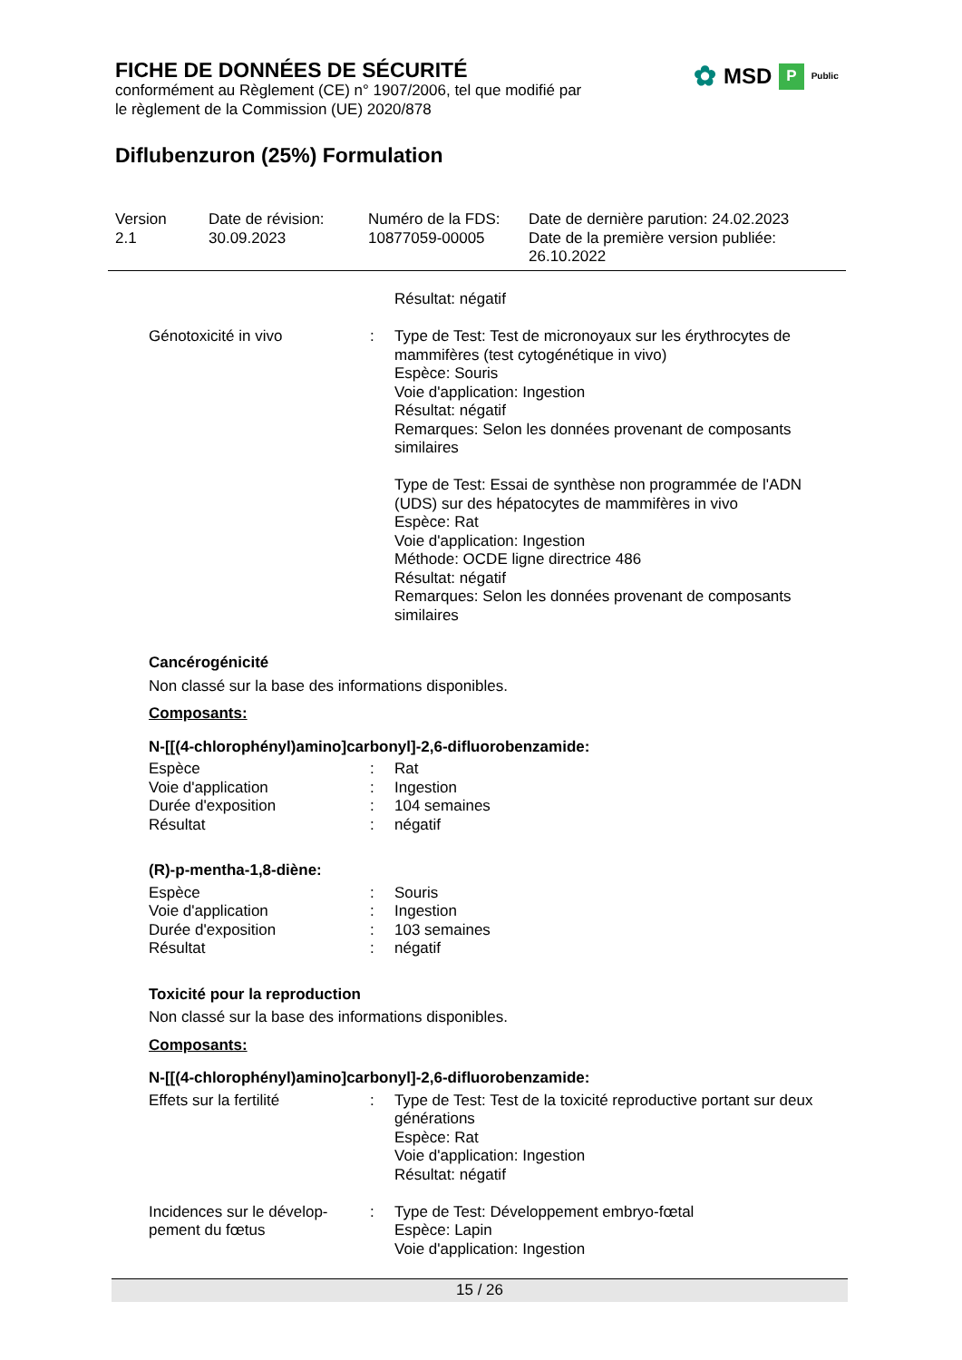FICHE DE DONNÉES DE SÉCURITÉ
conformément au Règlement (CE) n° 1907/2006, tel que modifié par
le règlement de la Commission (UE) 2020/878
Diflubenzuron (25%) Formulation
✿ MSD P Public
| Version 2.1 | Date de révision: 30.09.2023 | Numéro de la FDS: 10877059-00005 | Date de dernière parution: 24.02.2023 Date de la première version publiée: 26.10.2022 |
| | | Résultat: négatif |
| Génotoxicité in vivo | : | Type de Test: Test de micronoyaux sur les érythrocytes de mammifères (test cytogénétique in vivo) Espèce: Souris Voie d'application: Ingestion Résultat: négatif Remarques: Selon les données provenant de composants similaires Type de Test: Essai de synthèse non programmée de l'ADN (UDS) sur des hépatocytes de mammifères in vivo Espèce: Rat Voie d'application: Ingestion Méthode: OCDE ligne directrice 486 Résultat: négatif Remarques: Selon les données provenant de composants similaires |
Cancérogénicité
Non classé sur la base des informations disponibles.
Composants:
N-[[(4-chlorophényl)amino]carbonyl]-2,6-difluorobenzamide:
| Espèce | : | Rat |
| Voie d'application | : | Ingestion |
| Durée d'exposition | : | 104 semaines |
| Résultat | : | négatif |
(R)-p-mentha-1,8-diène:
| Espèce | : | Souris |
| Voie d'application | : | Ingestion |
| Durée d'exposition | : | 103 semaines |
| Résultat | : | négatif |
Toxicité pour la reproduction
Non classé sur la base des informations disponibles.
Composants:
N-[[(4-chlorophényl)amino]carbonyl]-2,6-difluorobenzamide:
| Effets sur la fertilité | : | Type de Test: Test de la toxicité reproductive portant sur deux générations Espèce: Rat Voie d'application: Ingestion Résultat: négatif |
| Incidences sur le dévelop-pement du fœtus | : | Type de Test: Développement embryo-fœtal Espèce: Lapin Voie d'application: Ingestion |
15 / 26